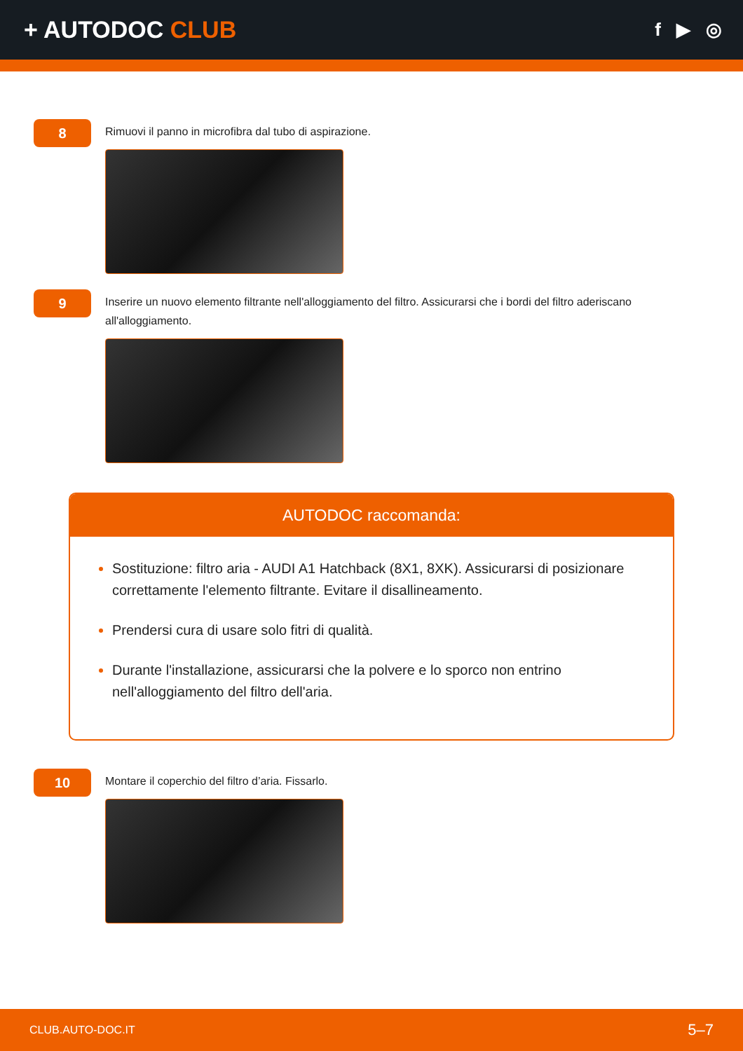+ AUTODOC CLUB
f ▶ ◎
8
Rimuovi il panno in microfibra dal tubo di aspirazione.
9
Inserire un nuovo elemento filtrante nell'alloggiamento del filtro. Assicurarsi che i bordi del filtro aderiscano all'alloggiamento.
AUTODOC raccomanda:
Sostituzione: filtro aria - AUDI A1 Hatchback (8X1, 8XK). Assicurarsi di posizionare correttamente l'elemento filtrante. Evitare il disallineamento.
Prendersi cura di usare solo fitri di qualità.
Durante l'installazione, assicurarsi che la polvere e lo sporco non entrino nell'alloggiamento del filtro dell'aria.
10
Montare il coperchio del filtro d’aria. Fissarlo.
CLUB.AUTO-DOC.IT 5–7